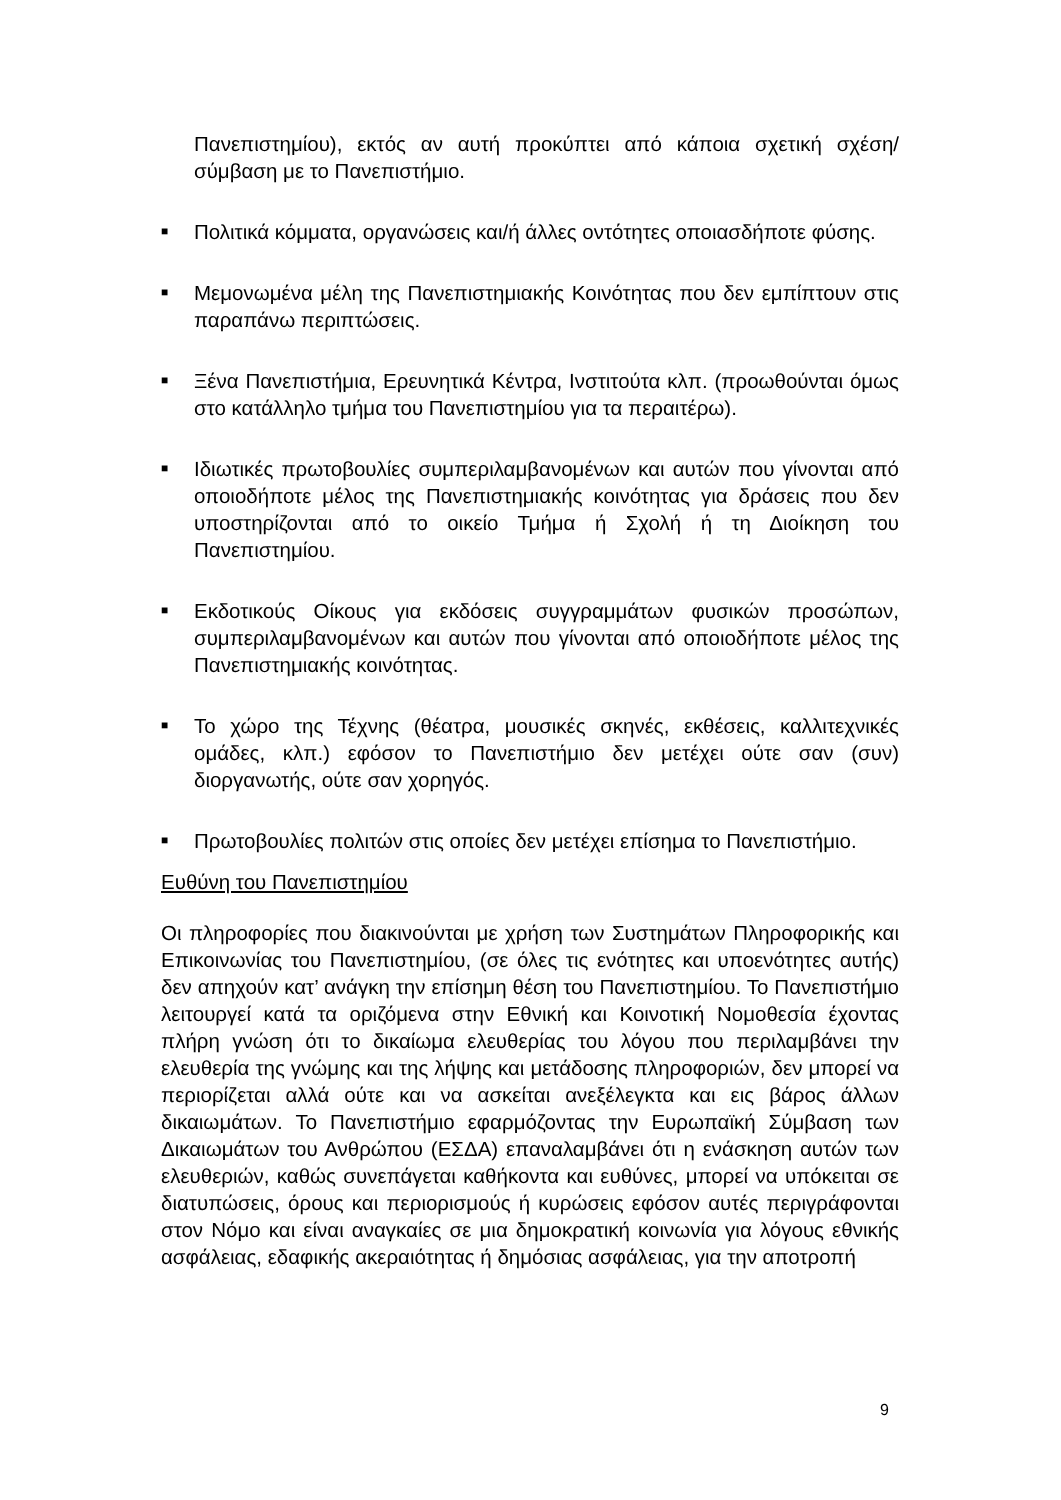Πανεπιστημίου), εκτός αν αυτή προκύπτει από κάποια σχετική σχέση/σύμβαση με το Πανεπιστήμιο.
■
Πολιτικά κόμματα, οργανώσεις και/ή άλλες οντότητες οποιασδήποτε φύσης.
■
Μεμονωμένα μέλη της Πανεπιστημιακής Κοινότητας που δεν εμπίπτουν στις παραπάνω περιπτώσεις.
■
Ξένα Πανεπιστήμια, Ερευνητικά Κέντρα, Ινστιτούτα κλπ. (προωθούνται όμως στο κατάλληλο τμήμα του Πανεπιστημίου για τα περαιτέρω).
■
Ιδιωτικές πρωτοβουλίες συμπεριλαμβανομένων και αυτών που γίνονται από οποιοδήποτε μέλος της Πανεπιστημιακής κοινότητας για δράσεις που δεν υποστηρίζονται από το οικείο Τμήμα ή Σχολή ή τη Διοίκηση του Πανεπιστημίου.
■
Εκδοτικούς Οίκους για εκδόσεις συγγραμμάτων φυσικών προσώπων, συμπεριλαμβανομένων και αυτών που γίνονται από οποιοδήποτε μέλος της Πανεπιστημιακής κοινότητας.
■
Το χώρο της Τέχνης (θέατρα, μουσικές σκηνές, εκθέσεις, καλλιτεχνικές ομάδες, κλπ.) εφόσον το Πανεπιστήμιο δεν μετέχει ούτε σαν (συν) διοργανωτής, ούτε σαν χορηγός.
■
Πρωτοβουλίες πολιτών στις οποίες δεν μετέχει επίσημα το Πανεπιστήμιο.
Ευθύνη του Πανεπιστημίου
Οι πληροφορίες που διακινούνται με χρήση των Συστημάτων Πληροφορικής και Επικοινωνίας του Πανεπιστημίου, (σε όλες τις ενότητες και υποενότητες αυτής) δεν απηχούν κατ’ ανάγκη την επίσημη θέση του Πανεπιστημίου. Το Πανεπιστήμιο λειτουργεί κατά τα οριζόμενα στην Εθνική και Κοινοτική Νομοθεσία έχοντας πλήρη γνώση ότι το δικαίωμα ελευθερίας του λόγου που περιλαμβάνει την ελευθερία της γνώμης και της λήψης και μετάδοσης πληροφοριών, δεν μπορεί να περιορίζεται αλλά ούτε και να ασκείται ανεξέλεγκτα και εις βάρος άλλων δικαιωμάτων. Το Πανεπιστήμιο εφαρμόζοντας την Ευρωπαϊκή Σύμβαση των Δικαιωμάτων του Ανθρώπου (ΕΣΔΑ) επαναλαμβάνει ότι η ενάσκηση αυτών των ελευθεριών, καθώς συνεπάγεται καθήκοντα και ευθύνες, μπορεί να υπόκειται σε διατυπώσεις, όρους και περιορισμούς ή κυρώσεις εφόσον αυτές περιγράφονται στον Νόμο και είναι αναγκαίες σε μια δημοκρατική κοινωνία για λόγους εθνικής ασφάλειας, εδαφικής ακεραιότητας ή δημόσιας ασφάλειας, για την αποτροπή
9